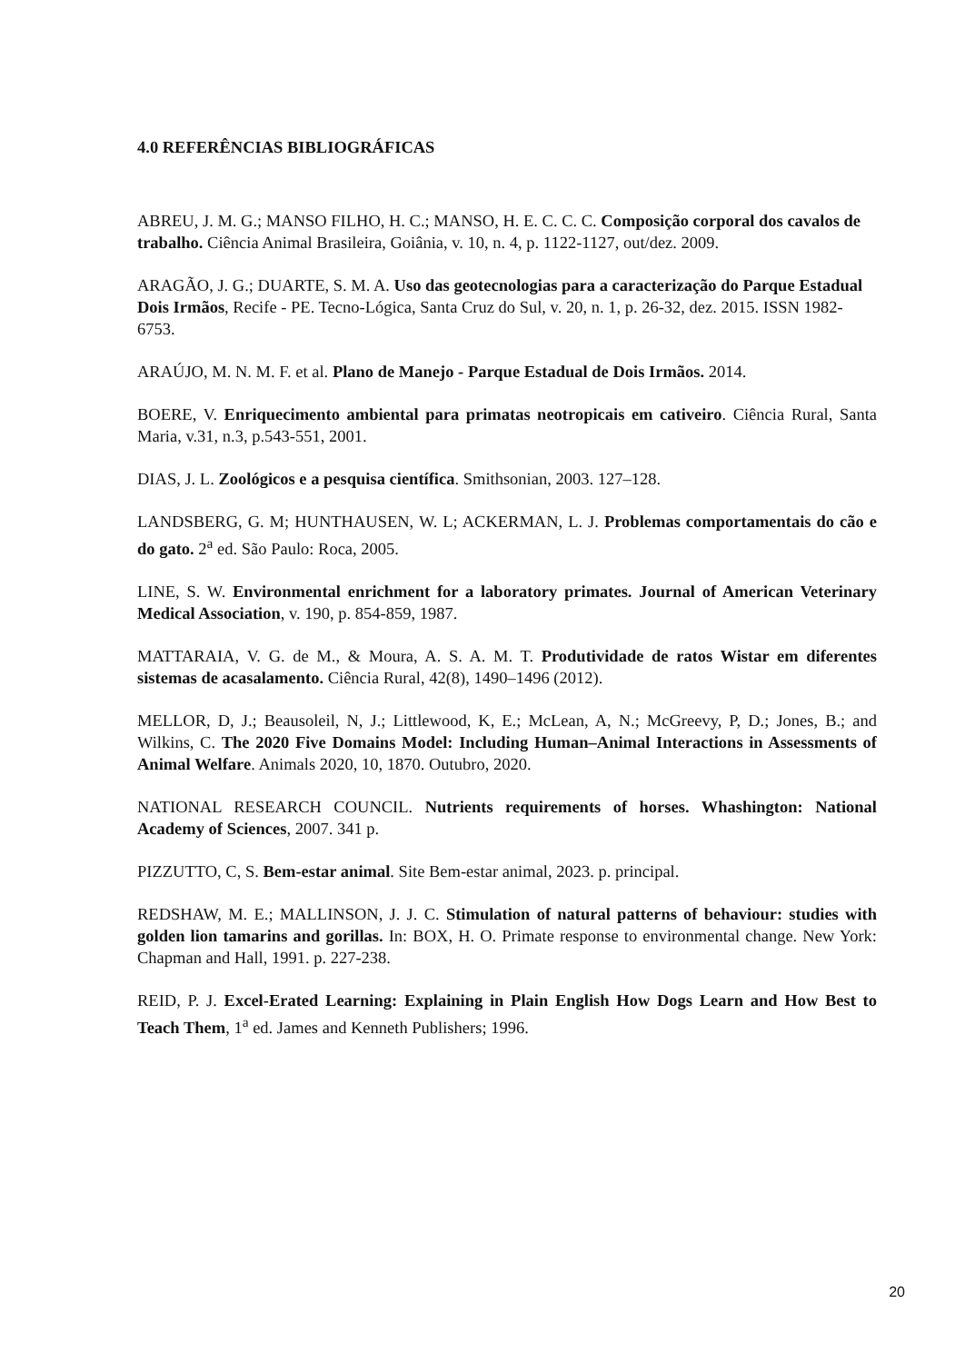4.0 REFERÊNCIAS BIBLIOGRÁFICAS
ABREU, J. M. G.; MANSO FILHO, H. C.; MANSO, H. E. C. C. C. Composição corporal dos cavalos de trabalho. Ciência Animal Brasileira, Goiânia, v. 10, n. 4, p. 1122-1127, out/dez. 2009.
ARAGÃO, J. G.; DUARTE, S. M. A. Uso das geotecnologias para a caracterização do Parque Estadual Dois Irmãos, Recife - PE. Tecno-Lógica, Santa Cruz do Sul, v. 20, n. 1, p. 26-32, dez. 2015. ISSN 1982-6753.
ARAÚJO, M. N. M. F. et al. Plano de Manejo - Parque Estadual de Dois Irmãos. 2014.
BOERE, V. Enriquecimento ambiental para primatas neotropicais em cativeiro. Ciência Rural, Santa Maria, v.31, n.3, p.543-551, 2001.
DIAS, J. L. Zoológicos e a pesquisa científica. Smithsonian, 2003. 127–128.
LANDSBERG, G. M; HUNTHAUSEN, W. L; ACKERMAN, L. J. Problemas comportamentais do cão e do gato. 2<sup>a</sup> ed. São Paulo: Roca, 2005.
LINE, S. W. Environmental enrichment for a laboratory primates. Journal of American Veterinary Medical Association, v. 190, p. 854-859, 1987.
MATTARAIA, V. G. de M., & Moura, A. S. A. M. T. Produtividade de ratos Wistar em diferentes sistemas de acasalamento. Ciência Rural, 42(8), 1490–1496 (2012).
MELLOR, D, J.; Beausoleil, N, J.; Littlewood, K, E.; McLean, A, N.; McGreevy, P, D.; Jones, B.; and Wilkins, C. The 2020 Five Domains Model: Including Human–Animal Interactions in Assessments of Animal Welfare. Animals 2020, 10, 1870. Outubro, 2020.
NATIONAL RESEARCH COUNCIL. Nutrients requirements of horses. Whashington: National Academy of Sciences, 2007. 341 p.
PIZZUTTO, C, S. Bem-estar animal. Site Bem-estar animal, 2023. p. principal.
REDSHAW, M. E.; MALLINSON, J. J. C. Stimulation of natural patterns of behaviour: studies with golden lion tamarins and gorillas. In: BOX, H. O. Primate response to environmental change. New York: Chapman and Hall, 1991. p. 227-238.
REID, P. J. Excel-Erated Learning: Explaining in Plain English How Dogs Learn and How Best to Teach Them, 1<sup>a</sup> ed. James and Kenneth Publishers; 1996.
20